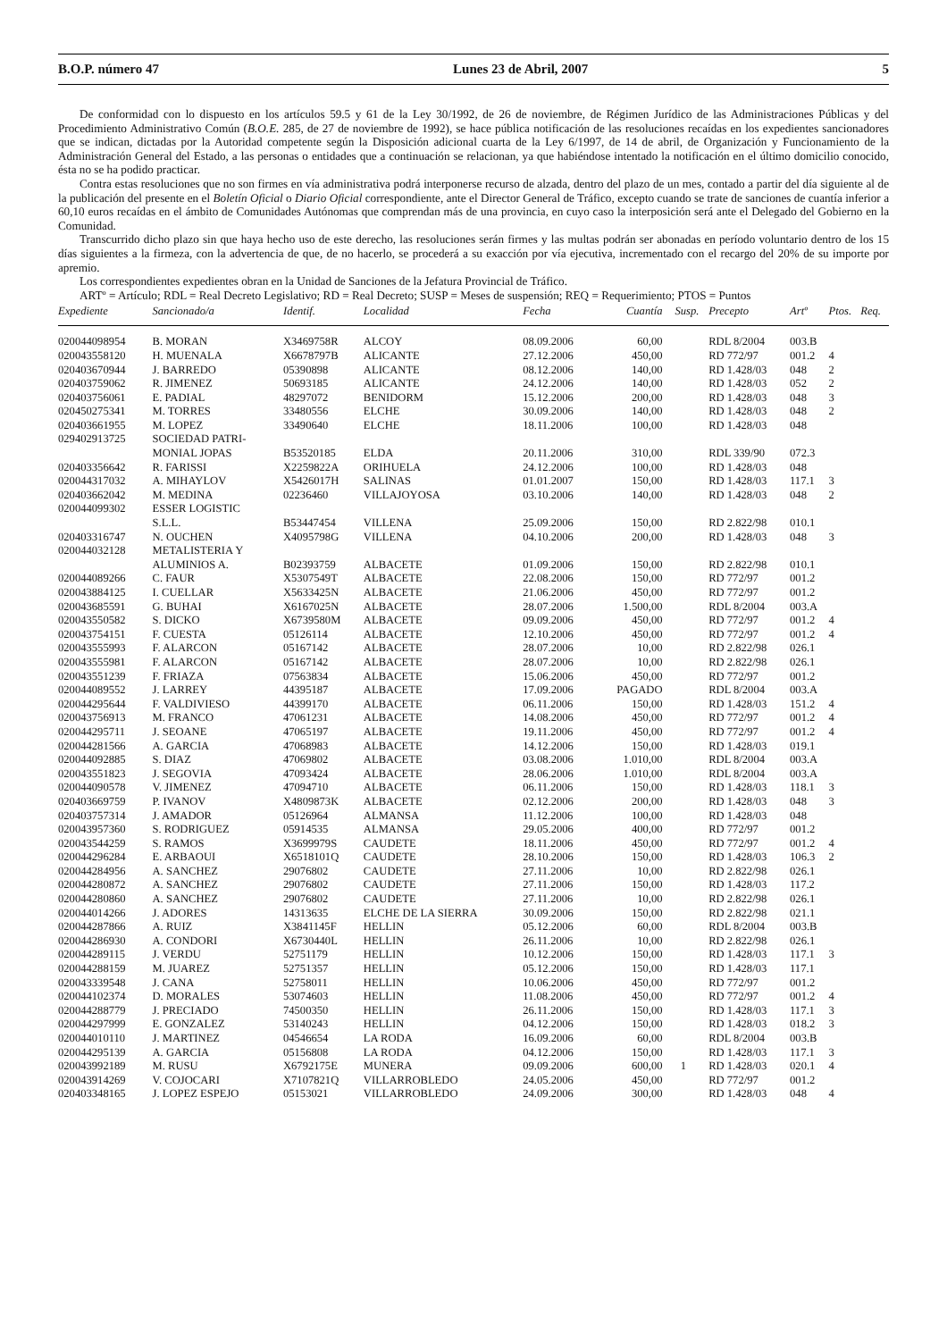B.O.P. número 47 Lunes 23 de Abril, 2007 5
De conformidad con lo dispuesto en los artículos 59.5 y 61 de la Ley 30/1992, de 26 de noviembre, de Régimen Jurídico de las Administraciones Públicas y del Procedimiento Administrativo Común (B.O.E. 285, de 27 de noviembre de 1992), se hace pública notificación de las resoluciones recaídas en los expedientes sancionadores que se indican, dictadas por la Autoridad competente según la Disposición adicional cuarta de la Ley 6/1997, de 14 de abril, de Organización y Funcionamiento de la Administración General del Estado, a las personas o entidades que a continuación se relacionan, ya que habiéndose intentado la notificación en el último domicilio conocido, ésta no se ha podido practicar.
Contra estas resoluciones que no son firmes en vía administrativa podrá interponerse recurso de alzada, dentro del plazo de un mes, contado a partir del día siguiente al de la publicación del presente en el Boletín Oficial o Diario Oficial correspondiente, ante el Director General de Tráfico, excepto cuando se trate de sanciones de cuantía inferior a 60,10 euros recaídas en el ámbito de Comunidades Autónomas que comprendan más de una provincia, en cuyo caso la interposición será ante el Delegado del Gobierno en la Comunidad.
Transcurrido dicho plazo sin que haya hecho uso de este derecho, las resoluciones serán firmes y las multas podrán ser abonadas en período voluntario dentro de los 15 días siguientes a la firmeza, con la advertencia de que, de no hacerlo, se procederá a su exacción por vía ejecutiva, incrementado con el recargo del 20% de su importe por apremio.
Los correspondientes expedientes obran en la Unidad de Sanciones de la Jefatura Provincial de Tráfico.
ARTº = Artículo; RDL = Real Decreto Legislativo; RD = Real Decreto; SUSP = Meses de suspensión; REQ = Requerimiento; PTOS = Puntos
| Expediente | Sancionado/a | Identif. | Localidad | Fecha | Cuantía | Susp. | Precepto | Artº | Ptos. | Req. |
| --- | --- | --- | --- | --- | --- | --- | --- | --- | --- | --- |
| 020044098954 | B. MORAN | X3469758R | ALCOY | 08.09.2006 | 60,00 | | RDL 8/2004 | 003.B | | |
| 020043558120 | H. MUENALA | X6678797B | ALICANTE | 27.12.2006 | 450,00 | | RD 772/97 | 001.2 | 4 | |
| 020403670944 | J. BARREDO | 05390898 | ALICANTE | 08.12.2006 | 140,00 | | RD 1.428/03 | 048 | 2 | |
| 020403759062 | R. JIMENEZ | 50693185 | ALICANTE | 24.12.2006 | 140,00 | | RD 1.428/03 | 052 | 2 | |
| 020403756061 | E. PADIAL | 48297072 | BENIDORM | 15.12.2006 | 200,00 | | RD 1.428/03 | 048 | 3 | |
| 020450275341 | M. TORRES | 33480556 | ELCHE | 30.09.2006 | 140,00 | | RD 1.428/03 | 048 | 2 | |
| 020403661955 | M. LOPEZ | 33490640 | ELCHE | 18.11.2006 | 100,00 | | RD 1.428/03 | 048 | | |
| 029402913725 | SOCIEDAD PATRI- MONIAL JOPAS | B53520185 | ELDA | 20.11.2006 | 310,00 | | RDL 339/90 | 072.3 | | |
| 020403356642 | R. FARISSI | X2259822A | ORIHUELA | 24.12.2006 | 100,00 | | RD 1.428/03 | 048 | | |
| 020044317032 | A. MIHAYLOV | X5426017H | SALINAS | 01.01.2007 | 150,00 | | RD 1.428/03 | 117.1 | 3 | |
| 020403662042 | M. MEDINA | 02236460 | VILLAJOYOSA | 03.10.2006 | 140,00 | | RD 1.428/03 | 048 | 2 | |
| 020044099302 | ESSER LOGISTIC S.L.L. | B53447454 | VILLENA | 25.09.2006 | 150,00 | | RD 2.822/98 | 010.1 | | |
| 020403316747 | N. OUCHEN | X4095798G | VILLENA | 04.10.2006 | 200,00 | | RD 1.428/03 | 048 | 3 | |
| 020044032128 | METALISTERIA Y ALUMINIOS A. | B02393759 | ALBACETE | 01.09.2006 | 150,00 | | RD 2.822/98 | 010.1 | | |
| 020044089266 | C. FAUR | X5307549T | ALBACETE | 22.08.2006 | 150,00 | | RD 772/97 | 001.2 | | |
| 020043884125 | I. CUELLAR | X5633425N | ALBACETE | 21.06.2006 | 450,00 | | RD 772/97 | 001.2 | | |
| 020043685591 | G. BUHAI | X6167025N | ALBACETE | 28.07.2006 | 1.500,00 | | RDL 8/2004 | 003.A | | |
| 020043550582 | S. DICKO | X6739580M | ALBACETE | 09.09.2006 | 450,00 | | RD 772/97 | 001.2 | 4 | |
| 020043754151 | F. CUESTA | 05126114 | ALBACETE | 12.10.2006 | 450,00 | | RD 772/97 | 001.2 | 4 | |
| 020043555993 | F. ALARCON | 05167142 | ALBACETE | 28.07.2006 | 10,00 | | RD 2.822/98 | 026.1 | | |
| 020043555981 | F. ALARCON | 05167142 | ALBACETE | 28.07.2006 | 10,00 | | RD 2.822/98 | 026.1 | | |
| 020043551239 | F. FRIAZA | 07563834 | ALBACETE | 15.06.2006 | 450,00 | | RD 772/97 | 001.2 | | |
| 020044089552 | J. LARREY | 44395187 | ALBACETE | 17.09.2006 | PAGADO | | RDL 8/2004 | 003.A | | |
| 020044295644 | F. VALDIVIESO | 44399170 | ALBACETE | 06.11.2006 | 150,00 | | RD 1.428/03 | 151.2 | 4 | |
| 020043756913 | M. FRANCO | 47061231 | ALBACETE | 14.08.2006 | 450,00 | | RD 772/97 | 001.2 | 4 | |
| 020044295711 | J. SEOANE | 47065197 | ALBACETE | 19.11.2006 | 450,00 | | RD 772/97 | 001.2 | 4 | |
| 020044281566 | A. GARCIA | 47068983 | ALBACETE | 14.12.2006 | 150,00 | | RD 1.428/03 | 019.1 | | |
| 020044092885 | S. DIAZ | 47069802 | ALBACETE | 03.08.2006 | 1.010,00 | | RDL 8/2004 | 003.A | | |
| 020043551823 | J. SEGOVIA | 47093424 | ALBACETE | 28.06.2006 | 1.010,00 | | RDL 8/2004 | 003.A | | |
| 020044090578 | V. JIMENEZ | 47094710 | ALBACETE | 06.11.2006 | 150,00 | | RD 1.428/03 | 118.1 | 3 | |
| 020403669759 | P. IVANOV | X4809873K | ALBACETE | 02.12.2006 | 200,00 | | RD 1.428/03 | 048 | 3 | |
| 020403757314 | J. AMADOR | 05126964 | ALMANSA | 11.12.2006 | 100,00 | | RD 1.428/03 | 048 | | |
| 020043957360 | S. RODRIGUEZ | 05914535 | ALMANSA | 29.05.2006 | 400,00 | | RD 772/97 | 001.2 | | |
| 020043544259 | S. RAMOS | X3699979S | CAUDETE | 18.11.2006 | 450,00 | | RD 772/97 | 001.2 | 4 | |
| 020044296284 | E. ARBAOUI | X6518101Q | CAUDETE | 28.10.2006 | 150,00 | | RD 1.428/03 | 106.3 | 2 | |
| 020044284956 | A. SANCHEZ | 29076802 | CAUDETE | 27.11.2006 | 10,00 | | RD 2.822/98 | 026.1 | | |
| 020044280872 | A. SANCHEZ | 29076802 | CAUDETE | 27.11.2006 | 150,00 | | RD 1.428/03 | 117.2 | | |
| 020044280860 | A. SANCHEZ | 29076802 | CAUDETE | 27.11.2006 | 10,00 | | RD 2.822/98 | 026.1 | | |
| 020044014266 | J. ADORES | 14313635 | ELCHE DE LA SIERRA | 30.09.2006 | 150,00 | | RD 2.822/98 | 021.1 | | |
| 020044287866 | A. RUIZ | X3841145F | HELLIN | 05.12.2006 | 60,00 | | RDL 8/2004 | 003.B | | |
| 020044286930 | A. CONDORI | X6730440L | HELLIN | 26.11.2006 | 10,00 | | RD 2.822/98 | 026.1 | | |
| 020044289115 | J. VERDU | 52751179 | HELLIN | 10.12.2006 | 150,00 | | RD 1.428/03 | 117.1 | 3 | |
| 020044288159 | M. JUAREZ | 52751357 | HELLIN | 05.12.2006 | 150,00 | | RD 1.428/03 | 117.1 | | |
| 020043339548 | J. CANA | 52758011 | HELLIN | 10.06.2006 | 450,00 | | RD 772/97 | 001.2 | | |
| 020044102374 | D. MORALES | 53074603 | HELLIN | 11.08.2006 | 450,00 | | RD 772/97 | 001.2 | 4 | |
| 020044288779 | J. PRECIADO | 74500350 | HELLIN | 26.11.2006 | 150,00 | | RD 1.428/03 | 117.1 | 3 | |
| 020044297999 | E. GONZALEZ | 53140243 | HELLIN | 04.12.2006 | 150,00 | | RD 1.428/03 | 018.2 | 3 | |
| 020044010110 | J. MARTINEZ | 04546654 | LA RODA | 16.09.2006 | 60,00 | | RDL 8/2004 | 003.B | | |
| 020044295139 | A. GARCIA | 05156808 | LA RODA | 04.12.2006 | 150,00 | | RD 1.428/03 | 117.1 | 3 | |
| 020043992189 | M. RUSU | X6792175E | MUNERA | 09.09.2006 | 600,00 | 1 | RD 1.428/03 | 020.1 | 4 | |
| 020043914269 | V. COJOCARI | X7107821Q | VILLARROBLEDO | 24.05.2006 | 450,00 | | RD 772/97 | 001.2 | | |
| 020403348165 | J. LOPEZ ESPEJO | 05153021 | VILLARROBLEDO | 24.09.2006 | 300,00 | | RD 1.428/03 | 048 | 4 | |